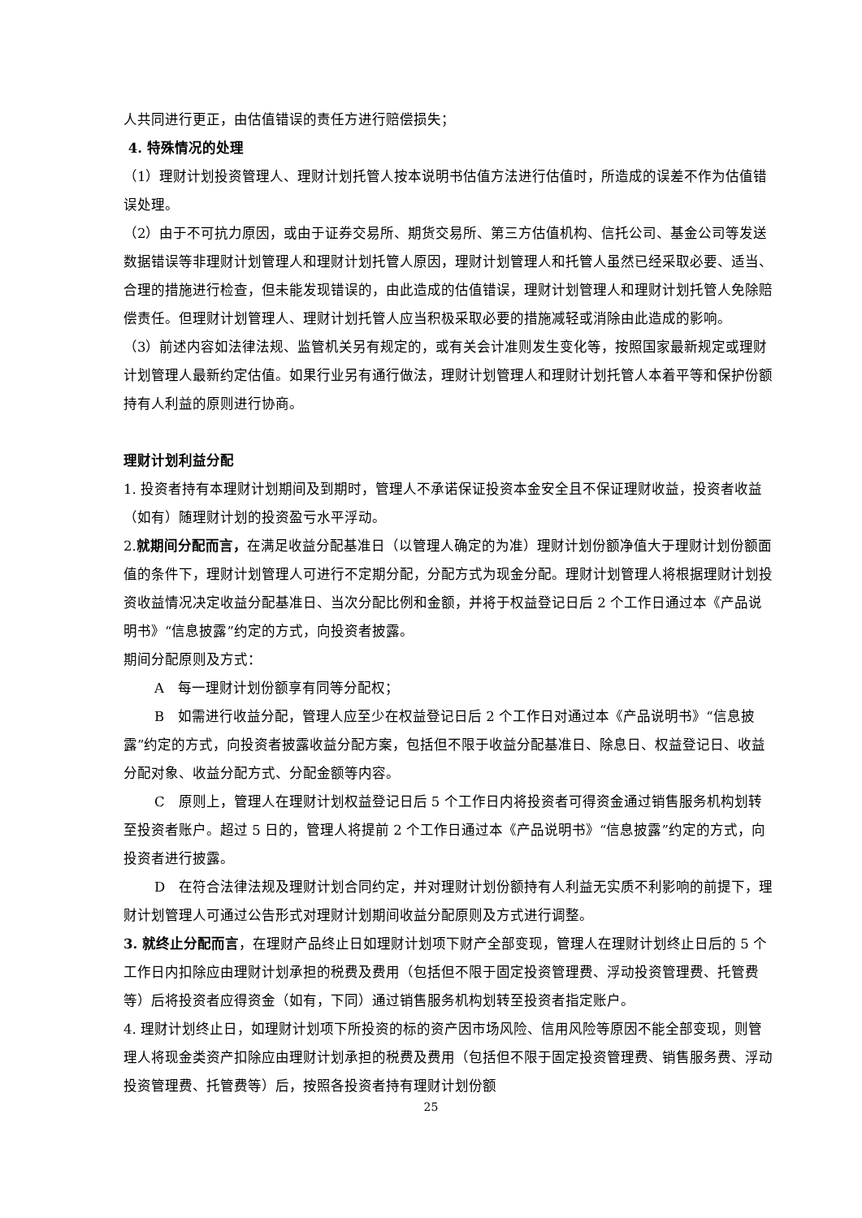人共同进行更正，由估值错误的责任方进行赔偿损失；
4. 特殊情况的处理
（1）理财计划投资管理人、理财计划托管人按本说明书估值方法进行估值时，所造成的误差不作为估值错误处理。
（2）由于不可抗力原因，或由于证券交易所、期货交易所、第三方估值机构、信托公司、基金公司等发送数据错误等非理财计划管理人和理财计划托管人原因，理财计划管理人和托管人虽然已经采取必要、适当、合理的措施进行检查，但未能发现错误的，由此造成的估值错误，理财计划管理人和理财计划托管人免除赔偿责任。但理财计划管理人、理财计划托管人应当积极采取必要的措施减轻或消除由此造成的影响。
（3）前述内容如法律法规、监管机关另有规定的，或有关会计准则发生变化等，按照国家最新规定或理财计划管理人最新约定估值。如果行业另有通行做法，理财计划管理人和理财计划托管人本着平等和保护份额持有人利益的原则进行协商。
理财计划利益分配
1. 投资者持有本理财计划期间及到期时，管理人不承诺保证投资本金安全且不保证理财收益，投资者收益（如有）随理财计划的投资盈亏水平浮动。
2.就期间分配而言，在满足收益分配基准日（以管理人确定的为准）理财计划份额净值大于理财计划份额面值的条件下，理财计划管理人可进行不定期分配，分配方式为现金分配。理财计划管理人将根据理财计划投资收益情况决定收益分配基准日、当次分配比例和金额，并将于权益登记日后 2 个工作日通过本《产品说明书》“信息披露”约定的方式，向投资者披露。
期间分配原则及方式：
A　每一理财计划份额享有同等分配权；
B　如需进行收益分配，管理人应至少在权益登记日后 2 个工作日对通过本《产品说明书》“信息披露”约定的方式，向投资者披露收益分配方案，包括但不限于收益分配基准日、除息日、权益登记日、收益分配对象、收益分配方式、分配金额等内容。
C　原则上，管理人在理财计划权益登记日后 5 个工作日内将投资者可得资金通过销售服务机构划转至投资者账户。超过 5 日的，管理人将提前 2 个工作日通过本《产品说明书》“信息披露”约定的方式，向投资者进行披露。
D　在符合法律法规及理财计划合同约定，并对理财计划份额持有人利益无实质不利影响的前提下，理财计划管理人可通过公告形式对理财计划期间收益分配原则及方式进行调整。
3. 就终止分配而言，在理财产品终止日如理财计划项下财产全部变现，管理人在理财计划终止日后的 5 个工作日内扣除应由理财计划承担的税费及费用（包括但不限于固定投资管理费、浮动投资管理费、托管费等）后将投资者应得资金（如有，下同）通过销售服务机构划转至投资者指定账户。
4. 理财计划终止日，如理财计划项下所投资的标的资产因市场风险、信用风险等原因不能全部变现，则管理人将现金类资产扣除应由理财计划承担的税费及费用（包括但不限于固定投资管理费、销售服务费、浮动投资管理费、托管费等）后，按照各投资者持有理财计划份额
25